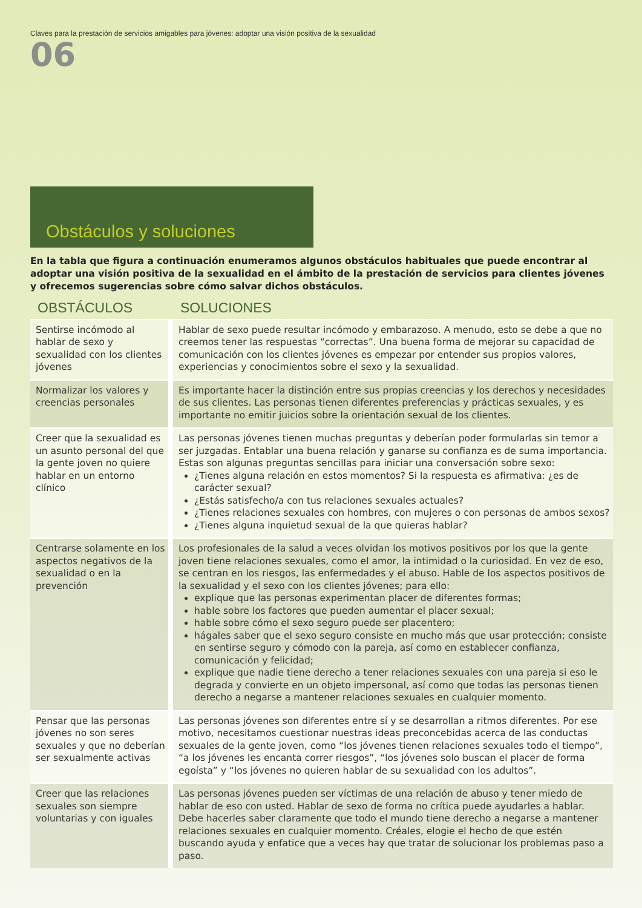Claves para la prestación de servicios amigables para jóvenes: adoptar una visión positiva de la sexualidad
06
Obstáculos y soluciones
En la tabla que figura a continuación enumeramos algunos obstáculos habituales que puede encontrar al adoptar una visión positiva de la sexualidad en el ámbito de la prestación de servicios para clientes jóvenes y ofrecemos sugerencias sobre cómo salvar dichos obstáculos.
| OBSTÁCULOS | SOLUCIONES |
| --- | --- |
| Sentirse incómodo al hablar de sexo y sexualidad con los clientes jóvenes | Hablar de sexo puede resultar incómodo y embarazoso. A menudo, esto se debe a que no creemos tener las respuestas “correctas”. Una buena forma de mejorar su capacidad de comunicación con los clientes jóvenes es empezar por entender sus propios valores, experiencias y conocimientos sobre el sexo y la sexualidad. |
| Normalizar los valores y creencias personales | Es importante hacer la distinción entre sus propias creencias y los derechos y necesidades de sus clientes. Las personas tienen diferentes preferencias y prácticas sexuales, y es importante no emitir juicios sobre la orientación sexual de los clientes. |
| Creer que la sexualidad es un asunto personal del que la gente joven no quiere hablar en un entorno clínico | Las personas jóvenes tienen muchas preguntas y deberían poder formularlas sin temor a ser juzgadas. Entablar una buena relación y ganarse su confianza es de suma importancia. Estas son algunas preguntas sencillas para iniciar una conversación sobre sexo: ¿Tienes alguna relación en estos momentos? Si la respuesta es afirmativa: ¿es de carácter sexual? ¿Estás satisfecho/a con tus relaciones sexuales actuales? ¿Tienes relaciones sexuales con hombres, con mujeres o con personas de ambos sexos? ¿Tienes alguna inquietud sexual de la que quieras hablar? |
| Centrarse solamente en los aspectos negativos de la sexualidad o en la prevención | Los profesionales de la salud a veces olvidan los motivos positivos por los que la gente joven tiene relaciones sexuales, como el amor, la intimidad o la curiosidad. En vez de eso, se centran en los riesgos, las enfermedades y el abuso. Hable de los aspectos positivos de la sexualidad y el sexo con los clientes jóvenes; para ello: explique que las personas experimentan placer de diferentes formas; hable sobre los factores que pueden aumentar el placer sexual; hable sobre cómo el sexo seguro puede ser placentero; hágales saber que el sexo seguro consiste en mucho más que usar protección; consiste en sentirse seguro y cómodo con la pareja, así como en establecer confianza, comunicación y felicidad; explique que nadie tiene derecho a tener relaciones sexuales con una pareja si eso le degrada y convierte en un objeto impersonal, así como que todas las personas tienen derecho a negarse a mantener relaciones sexuales en cualquier momento. |
| Pensar que las personas jóvenes no son seres sexuales y que no deberían ser sexualmente activas | Las personas jóvenes son diferentes entre sí y se desarrollan a ritmos diferentes. Por ese motivo, necesitamos cuestionar nuestras ideas preconcebidas acerca de las conductas sexuales de la gente joven, como “los jóvenes tienen relaciones sexuales todo el tiempo”, “a los jóvenes les encanta correr riesgos”, “los jóvenes solo buscan el placer de forma egoísta” y “los jóvenes no quieren hablar de su sexualidad con los adultos”. |
| Creer que las relaciones sexuales son siempre voluntarias y con iguales | Las personas jóvenes pueden ser víctimas de una relación de abuso y tener miedo de hablar de eso con usted. Hablar de sexo de forma no crítica puede ayudarles a hablar. Debe hacerles saber claramente que todo el mundo tiene derecho a negarse a mantener relaciones sexuales en cualquier momento. Créales, elogie el hecho de que estén buscando ayuda y enfatice que a veces hay que tratar de solucionar los problemas paso a paso. |